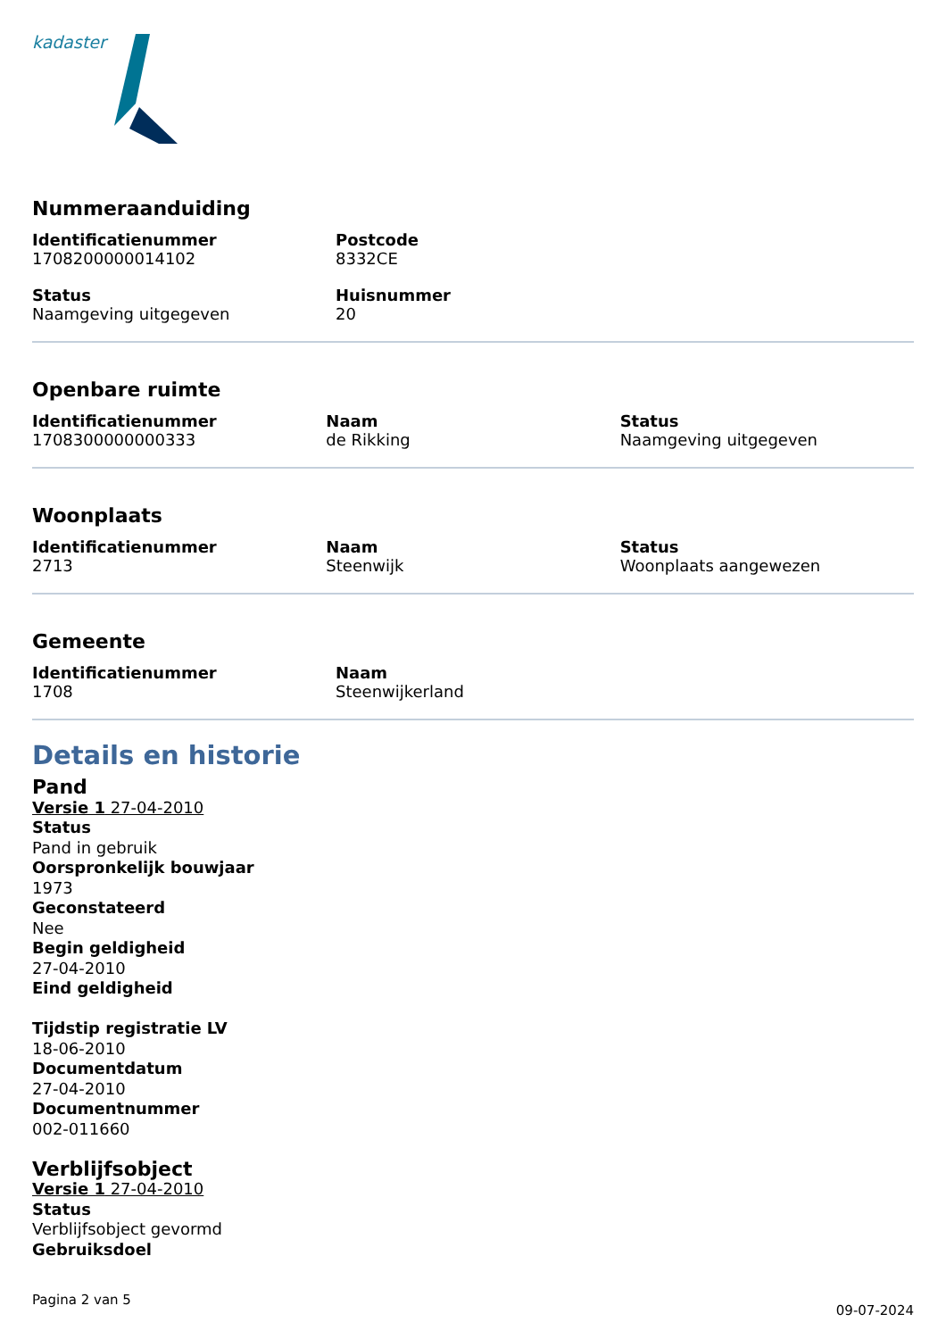kadaster
Nummeraanduiding
Identificatienummer
1708200000014102
Postcode
8332CE
Status
Naamgeving uitgegeven
Huisnummer
20
Openbare ruimte
Identificatienummer
1708300000000333
Naam
de Rikking
Status
Naamgeving uitgegeven
Woonplaats
Identificatienummer
2713
Naam
Steenwijk
Status
Woonplaats aangewezen
Gemeente
Identificatienummer
1708
Naam
Steenwijkerland
Details en historie
Pand
Versie 1 27-04-2010
Status
Pand in gebruik
Oorspronkelijk bouwjaar
1973
Geconstateerd
Nee
Begin geldigheid
27-04-2010
Eind geldigheid
Tijdstip registratie LV
18-06-2010
Documentdatum
27-04-2010
Documentnummer
002-011660
Verblijfsobject
Versie 1 27-04-2010
Status
Verblijfsobject gevormd
Gebruiksdoel
Pagina 2 van 5 09-07-2024